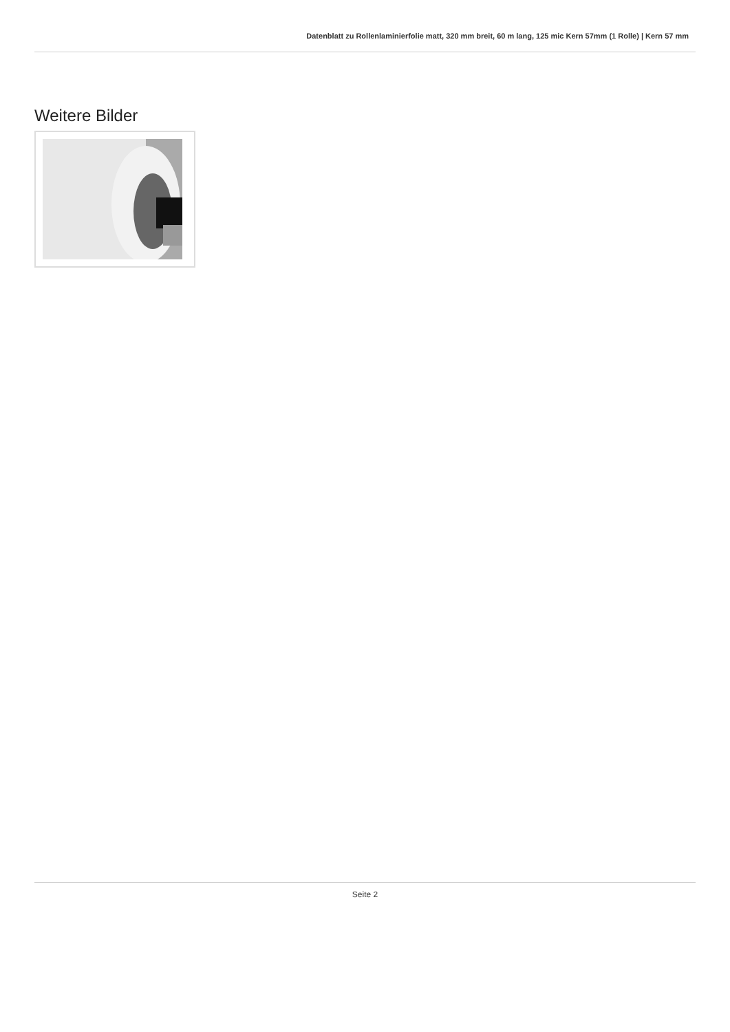Datenblatt zu Rollenlaminierfolie matt, 320 mm breit, 60 m lang, 125 mic Kern 57mm (1 Rolle) | Kern 57 mm
Weitere Bilder
Seite 2